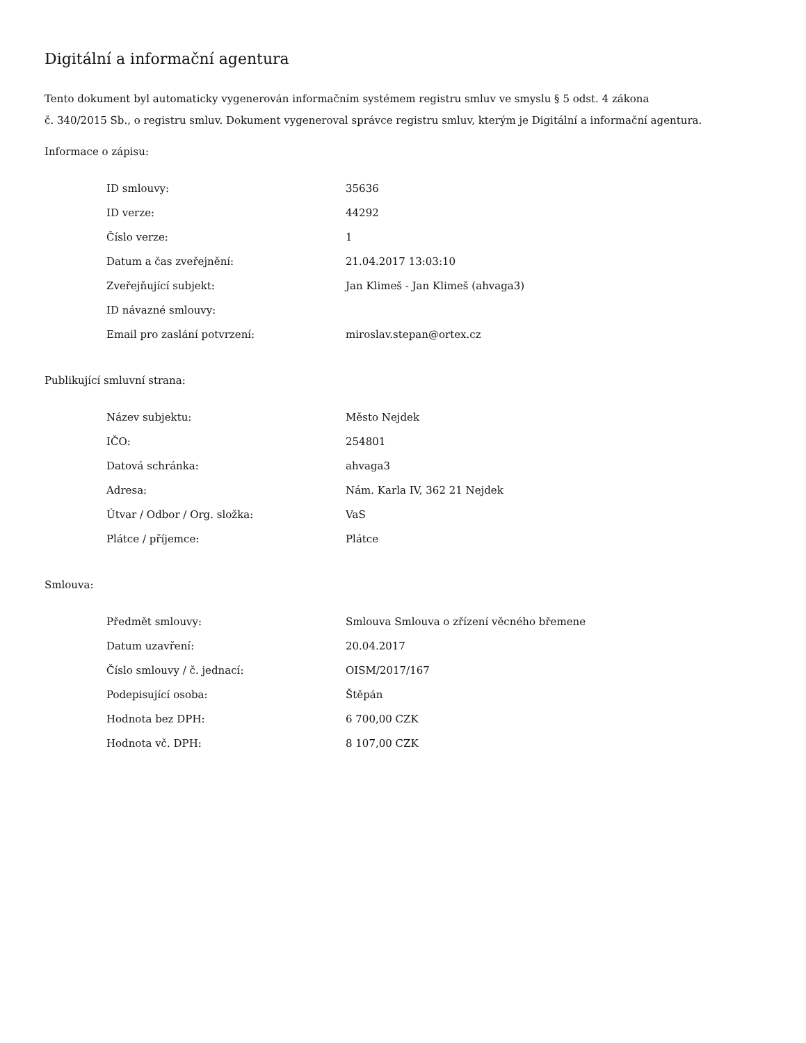Digitální a informační agentura
Tento dokument byl automaticky vygenerován informačním systémem registru smluv ve smyslu § 5 odst. 4 zákona
č. 340/2015 Sb., o registru smluv. Dokument vygeneroval správce registru smluv, kterým je Digitální a informační agentura.
Informace o zápisu:
| ID smlouvy: | 35636 |
| ID verze: | 44292 |
| Číslo verze: | 1 |
| Datum a čas zveřejnění: | 21.04.2017 13:03:10 |
| Zveřejňující subjekt: | Jan Klimeš - Jan Klimeš (ahvaga3) |
| ID návazné smlouvy: | |
| Email pro zaslání potvrzení: | miroslav.stepan@ortex.cz |
Publikující smluvní strana:
| Název subjektu: | Město Nejdek |
| IČO: | 254801 |
| Datová schránka: | ahvaga3 |
| Adresa: | Nám. Karla IV, 362 21 Nejdek |
| Útvar / Odbor / Org. složka: | VaS |
| Plátce / příjemce: | Plátce |
Smlouva:
| Předmět smlouvy: | Smlouva Smlouva o zřízení věcného břemene |
| Datum uzavření: | 20.04.2017 |
| Číslo smlouvy / č. jednací: | OISM/2017/167 |
| Podepisující osoba: | Štěpán |
| Hodnota bez DPH: | 6 700,00 CZK |
| Hodnota vč. DPH: | 8 107,00 CZK |